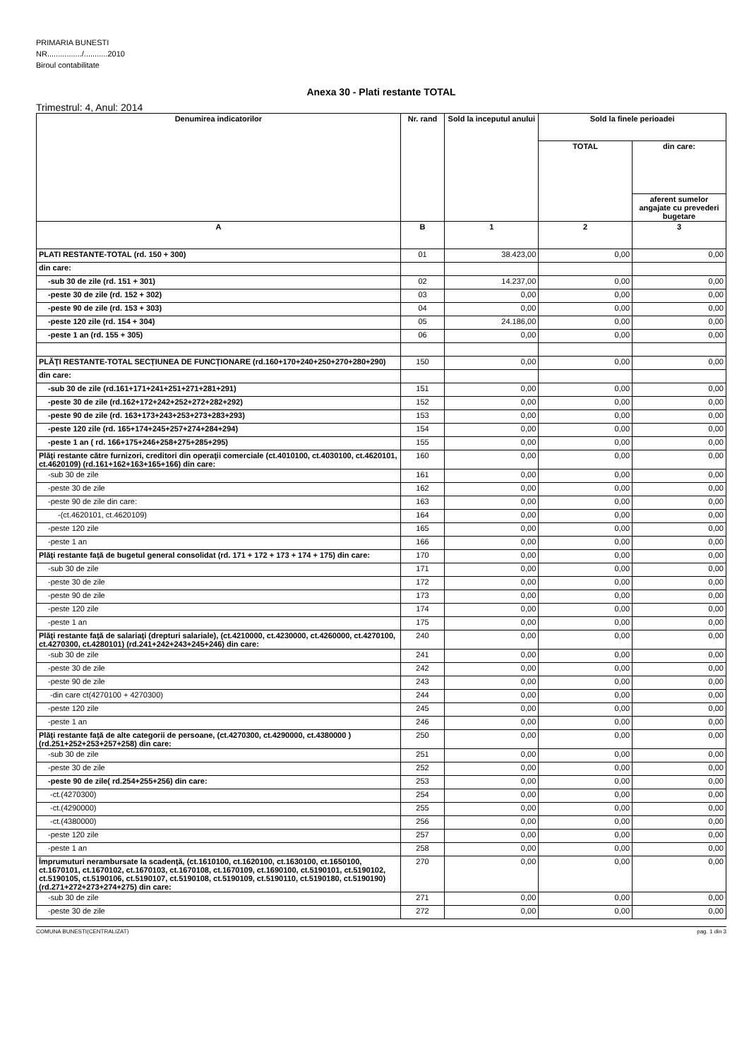PRIMARIA BUNESTI
NR................/...........2010
Biroul contabilitate
Anexa 30 - Plati restante TOTAL
Trimestrul: 4, Anul: 2014
| Denumirea indicatorilor | Nr. rand | Sold la inceputul anului | Sold la finele perioadei | |
| --- | --- | --- | --- | --- |
| | | | TOTAL | din care: |
| | | | | aferent sumelor angajate cu prevederi bugetare |
| A | B | 1 | 2 | 3 |
| PLATI RESTANTE-TOTAL (rd. 150 + 300) | 01 | 38.423,00 | 0,00 | 0,00 |
| din care: | | | | |
| -sub 30 de zile (rd. 151 + 301) | 02 | 14.237,00 | 0,00 | 0,00 |
| -peste 30 de zile (rd. 152 + 302) | 03 | 0,00 | 0,00 | 0,00 |
| -peste 90 de zile (rd. 153 + 303) | 04 | 0,00 | 0,00 | 0,00 |
| -peste 120 zile (rd. 154 + 304) | 05 | 24.186,00 | 0,00 | 0,00 |
| -peste 1 an (rd. 155 + 305) | 06 | 0,00 | 0,00 | 0,00 |
| PLĂŢI RESTANTE-TOTAL SECŢIUNEA DE FUNCŢIONARE (rd.160+170+240+250+270+280+290) | 150 | 0,00 | 0,00 | 0,00 |
| din care: | | | | |
| -sub 30 de zile (rd.161+171+241+251+271+281+291) | 151 | 0,00 | 0,00 | 0,00 |
| -peste 30 de zile (rd.162+172+242+252+272+282+292) | 152 | 0,00 | 0,00 | 0,00 |
| -peste 90 de zile (rd. 163+173+243+253+273+283+293) | 153 | 0,00 | 0,00 | 0,00 |
| -peste 120 zile (rd. 165+174+245+257+274+284+294) | 154 | 0,00 | 0,00 | 0,00 |
| -peste 1 an ( rd. 166+175+246+258+275+285+295) | 155 | 0,00 | 0,00 | 0,00 |
| Plăţi restante către furnizori, creditori din operaţii comerciale (ct.4010100, ct.4030100, ct.4620101, ct.4620109) (rd.161+162+163+165+166) din care: | 160 | 0,00 | 0,00 | 0,00 |
| -sub 30 de zile | 161 | 0,00 | 0,00 | 0,00 |
| -peste 30 de zile | 162 | 0,00 | 0,00 | 0,00 |
| -peste 90 de zile din care: | 163 | 0,00 | 0,00 | 0,00 |
| -(ct.4620101, ct.4620109) | 164 | 0,00 | 0,00 | 0,00 |
| -peste 120 zile | 165 | 0,00 | 0,00 | 0,00 |
| -peste 1 an | 166 | 0,00 | 0,00 | 0,00 |
| Plăţi restante faţă de bugetul general consolidat (rd. 171 + 172 + 173 + 174 + 175) din care: | 170 | 0,00 | 0,00 | 0,00 |
| -sub 30 de zile | 171 | 0,00 | 0,00 | 0,00 |
| -peste 30 de zile | 172 | 0,00 | 0,00 | 0,00 |
| -peste 90 de zile | 173 | 0,00 | 0,00 | 0,00 |
| -peste 120 zile | 174 | 0,00 | 0,00 | 0,00 |
| -peste 1 an | 175 | 0,00 | 0,00 | 0,00 |
| Plăţi restante faţă de salariaţi (drepturi salariale), (ct.4210000, ct.4230000, ct.4260000, ct.4270100, ct.4270300, ct.4280101) (rd.241+242+243+245+246) din care: | 240 | 0,00 | 0,00 | 0,00 |
| -sub 30 de zile | 241 | 0,00 | 0,00 | 0,00 |
| -peste 30 de zile | 242 | 0,00 | 0,00 | 0,00 |
| -peste 90 de zile | 243 | 0,00 | 0,00 | 0,00 |
| -din care ct(4270100 + 4270300) | 244 | 0,00 | 0,00 | 0,00 |
| -peste 120 zile | 245 | 0,00 | 0,00 | 0,00 |
| -peste 1 an | 246 | 0,00 | 0,00 | 0,00 |
| Plăţi restante faţă de alte categorii de persoane, (ct.4270300, ct.4290000, ct.4380000 ) (rd.251+252+253+257+258) din care: | 250 | 0,00 | 0,00 | 0,00 |
| -sub 30 de zile | 251 | 0,00 | 0,00 | 0,00 |
| -peste 30 de zile | 252 | 0,00 | 0,00 | 0,00 |
| -peste 90 de zile( rd.254+255+256) din care: | 253 | 0,00 | 0,00 | 0,00 |
| -ct.(4270300) | 254 | 0,00 | 0,00 | 0,00 |
| -ct.(4290000) | 255 | 0,00 | 0,00 | 0,00 |
| -ct.(4380000) | 256 | 0,00 | 0,00 | 0,00 |
| -peste 120 zile | 257 | 0,00 | 0,00 | 0,00 |
| -peste 1 an | 258 | 0,00 | 0,00 | 0,00 |
| Împrumuturi nerambursate la scadenţă, (ct.1610100, ct.1620100, ct.1630100, ct.1650100, ct.1670101, ct.1670102, ct.1670103, ct.1670108, ct.1670109, ct.1690100, ct.5190101, ct.5190102, ct.5190105, ct.5190106, ct.5190107, ct.5190108, ct.5190109, ct.5190110, ct.5190180, ct.5190190) (rd.271+272+273+274+275) din care: | 270 | 0,00 | 0,00 | 0,00 |
| -sub 30 de zile | 271 | 0,00 | 0,00 | 0,00 |
| -peste 30 de zile | 272 | 0,00 | 0,00 | 0,00 |
COMUNA BUNESTI(CENTRALIZAT) pag. 1 din 3